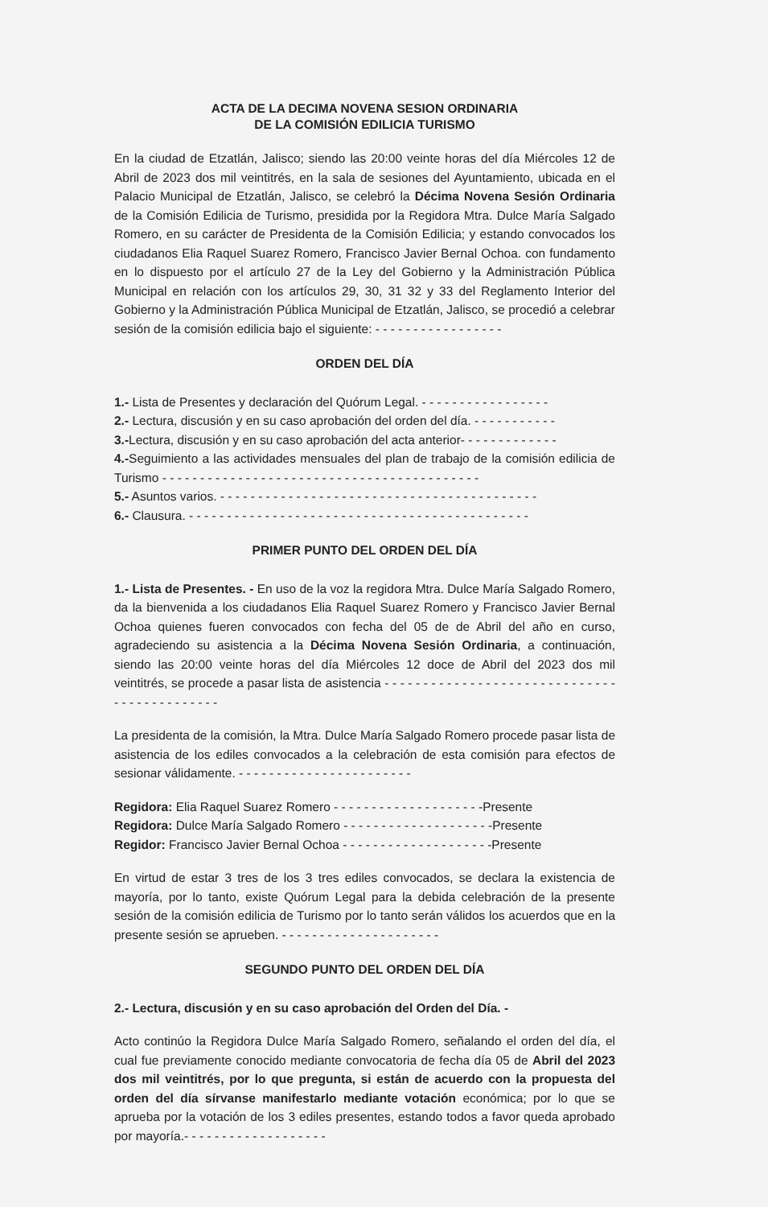ACTA DE LA DECIMA NOVENA SESION ORDINARIA
DE LA COMISIÓN EDILICIA TURISMO
En la ciudad de Etzatlán, Jalisco; siendo las 20:00 veinte horas del día Miércoles 12 de Abril de 2023 dos mil veintitrés, en la sala de sesiones del Ayuntamiento, ubicada en el Palacio Municipal de Etzatlán, Jalisco, se celebró la Décima Novena Sesión Ordinaria de la Comisión Edilicia de Turismo, presidida por la Regidora Mtra. Dulce María Salgado Romero, en su carácter de Presidenta de la Comisión Edilicia; y estando convocados los ciudadanos Elia Raquel Suarez Romero, Francisco Javier Bernal Ochoa. con fundamento en lo dispuesto por el artículo 27 de la Ley del Gobierno y la Administración Pública Municipal en relación con los artículos 29, 30, 31 32 y 33 del Reglamento Interior del Gobierno y la Administración Pública Municipal de Etzatlán, Jalisco, se procedió a celebrar sesión de la comisión edilicia bajo el siguiente: - - - - - - - - - - - - - - - - -
ORDEN DEL DÍA
1.- Lista de Presentes y declaración del Quórum Legal. - - - - - - - - - - - - - - - - -
2.- Lectura, discusión y en su caso aprobación del orden del día. - - - - - - - - - - -
3.-Lectura, discusión y en su caso aprobación del acta anterior- - - - - - - - - - - - -
4.-Seguimiento a las actividades mensuales del plan de trabajo de la comisión edilicia de Turismo - - - - - - - - - - - - - - - - - - - - - - - - - - - - - - - - - - - - - - - - - -
5.- Asuntos varios. - - - - - - - - - - - - - - - - - - - - - - - - - - - - - - - - - - - - - - - - - -
6.- Clausura. - - - - - - - - - - - - - - - - - - - - - - - - - - - - - - - - - - - - - - - - - - - - -
PRIMER PUNTO DEL ORDEN DEL DÍA
1.- Lista de Presentes. - En uso de la voz la regidora Mtra. Dulce María Salgado Romero, da la bienvenida a los ciudadanos Elia Raquel Suarez Romero y Francisco Javier Bernal Ochoa quienes fueren convocados con fecha del 05 de de Abril del año en curso, agradeciendo su asistencia a la Décima Novena Sesión Ordinaria, a continuación, siendo las 20:00 veinte horas del día Miércoles 12 doce de Abril del 2023 dos mil veintitrés, se procede a pasar lista de asistencia - - - - - - - - - - - - - - - - - - - - - - - - - - - - - - - - - - - - - - - - - - - -
La presidenta de la comisión, la Mtra. Dulce María Salgado Romero procede pasar lista de asistencia de los ediles convocados a la celebración de esta comisión para efectos de sesionar válidamente. - - - - - - - - - - - - - - - - - - - - - - -
Regidora: Elia Raquel Suarez Romero - - - - - - - - - - - - - - - - - - - -Presente
Regidora: Dulce María Salgado Romero - - - - - - - - - - - - - - - - - - - -Presente
Regidor: Francisco Javier Bernal Ochoa - - - - - - - - - - - - - - - - - - - -Presente
En virtud de estar 3 tres de los 3 tres ediles convocados, se declara la existencia de mayoría, por lo tanto, existe Quórum Legal para la debida celebración de la presente sesión de la comisión edilicia de Turismo por lo tanto serán válidos los acuerdos que en la presente sesión se aprueben. - - - - - - - - - - - - - - - - - - - - -
SEGUNDO PUNTO DEL ORDEN DEL DÍA
2.- Lectura, discusión y en su caso aprobación del Orden del Día. -
Acto continúo la Regidora Dulce María Salgado Romero, señalando el orden del día, el cual fue previamente conocido mediante convocatoria de fecha día 05 de Abril del 2023 dos mil veintitrés, por lo que pregunta, si están de acuerdo con la propuesta del orden del día sírvanse manifestarlo mediante votación económica; por lo que se aprueba por la votación de los 3 ediles presentes, estando todos a favor queda aprobado por mayoría.- - - - - - - - - - - - - - - - - - -